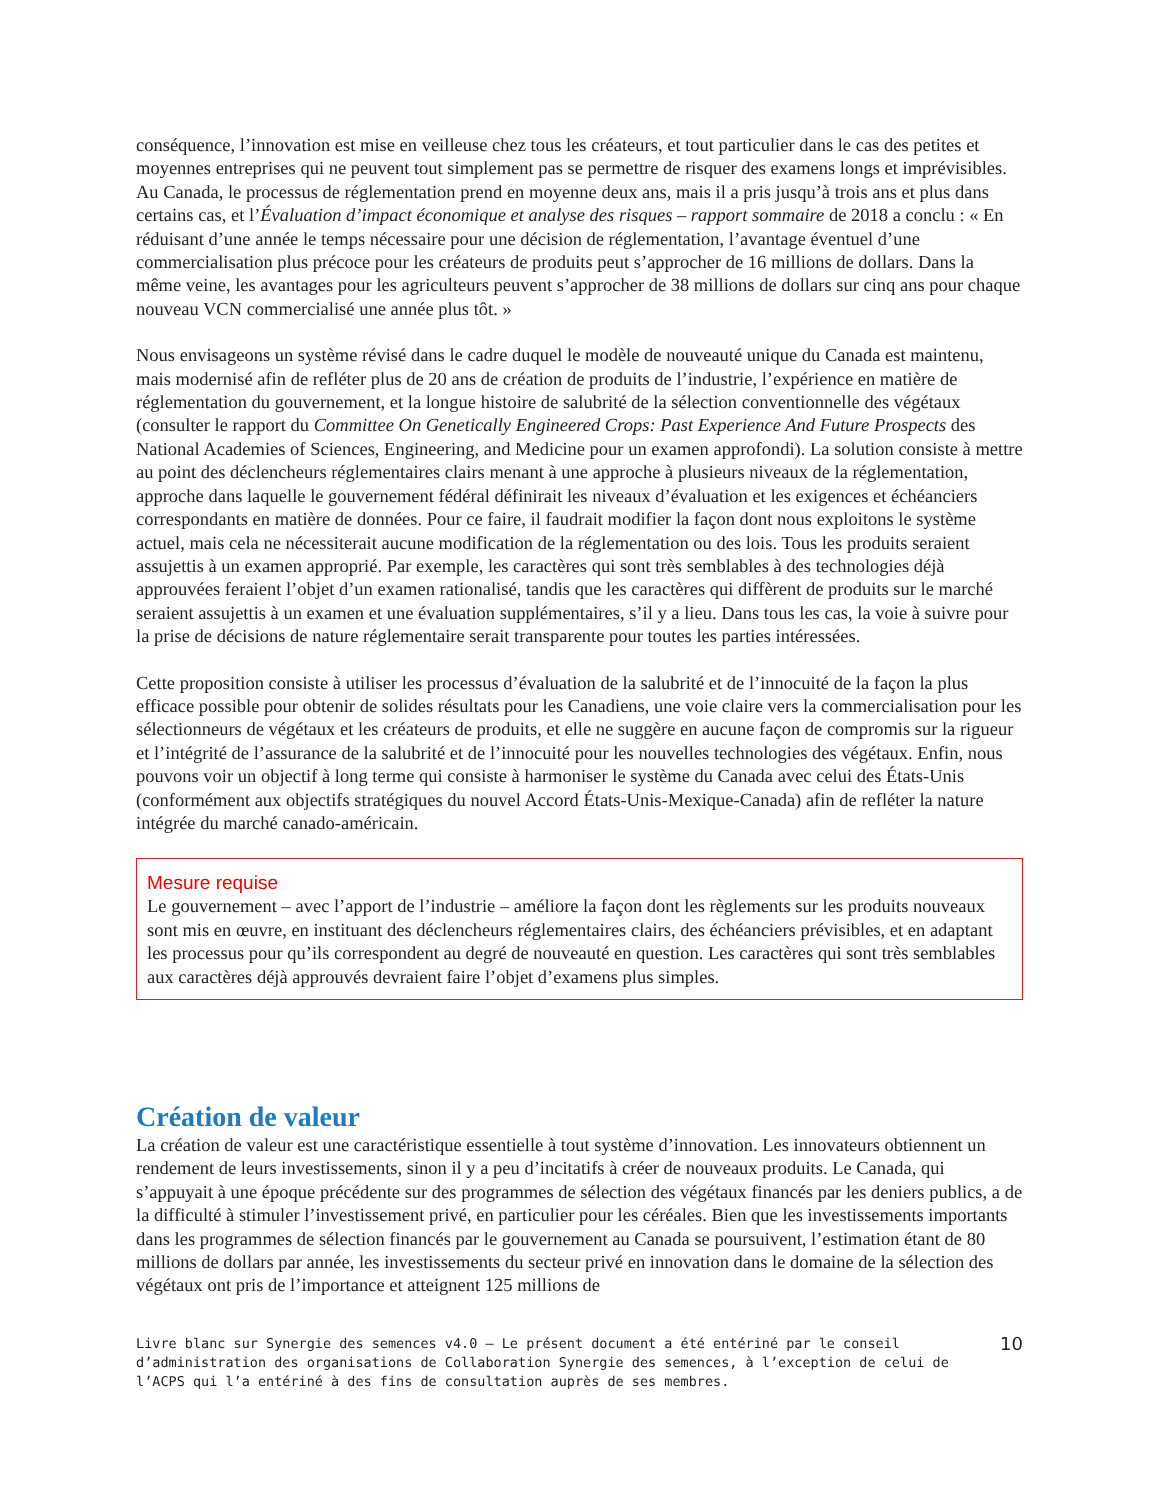conséquence, l’innovation est mise en veilleuse chez tous les créateurs, et tout particulier dans le cas des petites et moyennes entreprises qui ne peuvent tout simplement pas se permettre de risquer des examens longs et imprévisibles. Au Canada, le processus de réglementation prend en moyenne deux ans, mais il a pris jusqu’à trois ans et plus dans certains cas, et l’Évaluation d’impact économique et analyse des risques – rapport sommaire de 2018 a conclu : « En réduisant d’une année le temps nécessaire pour une décision de réglementation, l’avantage éventuel d’une commercialisation plus précoce pour les créateurs de produits peut s’approcher de 16 millions de dollars. Dans la même veine, les avantages pour les agriculteurs peuvent s’approcher de 38 millions de dollars sur cinq ans pour chaque nouveau VCN commercialisé une année plus tôt. »
Nous envisageons un système révisé dans le cadre duquel le modèle de nouveauté unique du Canada est maintenu, mais modernisé afin de refléter plus de 20 ans de création de produits de l’industrie, l’expérience en matière de réglementation du gouvernement, et la longue histoire de salubrité de la sélection conventionnelle des végétaux (consulter le rapport du Committee On Genetically Engineered Crops: Past Experience And Future Prospects des National Academies of Sciences, Engineering, and Medicine pour un examen approfondi). La solution consiste à mettre au point des déclencheurs réglementaires clairs menant à une approche à plusieurs niveaux de la réglementation, approche dans laquelle le gouvernement fédéral définirait les niveaux d’évaluation et les exigences et échéanciers correspondants en matière de données. Pour ce faire, il faudrait modifier la façon dont nous exploitons le système actuel, mais cela ne nécessiterait aucune modification de la réglementation ou des lois. Tous les produits seraient assujettis à un examen approprié. Par exemple, les caractères qui sont très semblables à des technologies déjà approuvées feraient l’objet d’un examen rationalisé, tandis que les caractères qui diffèrent de produits sur le marché seraient assujettis à un examen et une évaluation supplémentaires, s’il y a lieu. Dans tous les cas, la voie à suivre pour la prise de décisions de nature réglementaire serait transparente pour toutes les parties intéressées.
Cette proposition consiste à utiliser les processus d’évaluation de la salubrité et de l’innocuité de la façon la plus efficace possible pour obtenir de solides résultats pour les Canadiens, une voie claire vers la commercialisation pour les sélectionneurs de végétaux et les créateurs de produits, et elle ne suggère en aucune façon de compromis sur la rigueur et l’intégrité de l’assurance de la salubrité et de l’innocuité pour les nouvelles technologies des végétaux. Enfin, nous pouvons voir un objectif à long terme qui consiste à harmoniser le système du Canada avec celui des États-Unis (conformément aux objectifs stratégiques du nouvel Accord États-Unis-Mexique-Canada) afin de refléter la nature intégrée du marché canado-américain.
Mesure requise
Le gouvernement – avec l’apport de l’industrie – améliore la façon dont les règlements sur les produits nouveaux sont mis en œuvre, en instituant des déclencheurs réglementaires clairs, des échéanciers prévisibles, et en adaptant les processus pour qu’ils correspondent au degré de nouveauté en question. Les caractères qui sont très semblables aux caractères déjà approuvés devraient faire l’objet d’examens plus simples.
Création de valeur
La création de valeur est une caractéristique essentielle à tout système d’innovation. Les innovateurs obtiennent un rendement de leurs investissements, sinon il y a peu d’incitatifs à créer de nouveaux produits. Le Canada, qui s’appuyait à une époque précédente sur des programmes de sélection des végétaux financés par les deniers publics, a de la difficulté à stimuler l’investissement privé, en particulier pour les céréales. Bien que les investissements importants dans les programmes de sélection financés par le gouvernement au Canada se poursuivent, l’estimation étant de 80 millions de dollars par année, les investissements du secteur privé en innovation dans le domaine de la sélection des végétaux ont pris de l’importance et atteignent 125 millions de
Livre blanc sur Synergie des semences v4.0 – Le présent document a été entériné par le conseil d’administration des organisations de Collaboration Synergie des semences, à l’exception de celui de l’ACPS qui l’a entériné à des fins de consultation auprès de ses membres.
10